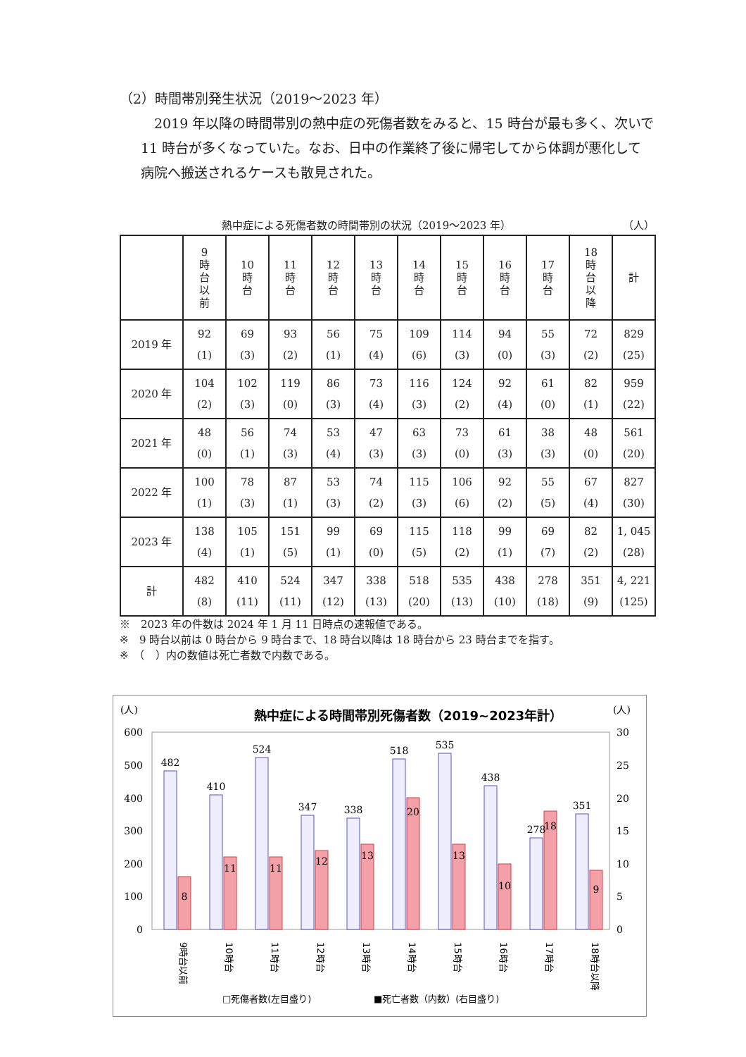（2）時間帯別発生状況（2019～2023 年）
2019 年以降の時間帯別の熱中症の死傷者数をみると、15 時台が最も多く、次いで 11 時台が多くなっていた。なお、日中の作業終了後に帰宅してから体調が悪化して病院へ搬送されるケースも散見された。
熱中症による死傷者数の時間帯別の状況（2019～2023 年） （人）
| | 9 時 台 以 前 | 10 時 台 | 11 時 台 | 12 時 台 | 13 時 台 | 14 時 台 | 15 時 台 | 16 時 台 | 17 時 台 | 18 時 台 以 降 | 計 |
| --- | --- | --- | --- | --- | --- | --- | --- | --- | --- | --- | --- |
| 2019 年 | 92 (1) | 69 (3) | 93 (2) | 56 (1) | 75 (4) | 109 (6) | 114 (3) | 94 (0) | 55 (3) | 72 (2) | 829 (25) |
| 2020 年 | 104 (2) | 102 (3) | 119 (0) | 86 (3) | 73 (4) | 116 (3) | 124 (2) | 92 (4) | 61 (0) | 82 (1) | 959 (22) |
| 2021 年 | 48 (0) | 56 (1) | 74 (3) | 53 (4) | 47 (3) | 63 (3) | 73 (0) | 61 (3) | 38 (3) | 48 (0) | 561 (20) |
| 2022 年 | 100 (1) | 78 (3) | 87 (1) | 53 (3) | 74 (2) | 115 (3) | 106 (6) | 92 (2) | 55 (5) | 67 (4) | 827 (30) |
| 2023 年 | 138 (4) | 105 (1) | 151 (5) | 99 (1) | 69 (0) | 115 (5) | 118 (2) | 99 (1) | 69 (7) | 82 (2) | 1, 045 (28) |
| 計 | 482 (8) | 410 (11) | 524 (11) | 347 (12) | 338 (13) | 518 (20) | 535 (13) | 438 (10) | 278 (18) | 351 (9) | 4, 221 (125) |
※　2023 年の件数は 2024 年 1 月 11 日時点の速報値である。
※　9 時台以前は 0 時台から 9 時台まで、18 時台以降は 18 時台から 23 時台までを指す。
※　（　）内の数値は死亡者数で内数である。
(人)
(人)
熱中症による時間帯別死傷者数（2019~2023年計）
600
500
400
300
200
100
0
30
25
20
15
10
5
0
482
410
524
347
338
518
535
438
278
351
8
11
11
12
13
20
13
10
18
9
9時台以前
10時台
11時台
12時台
13時台
14時台
15時台
16時台
17時台
18時台以降
□死傷者数(左目盛り)
■死亡者数（内数）(右目盛り)